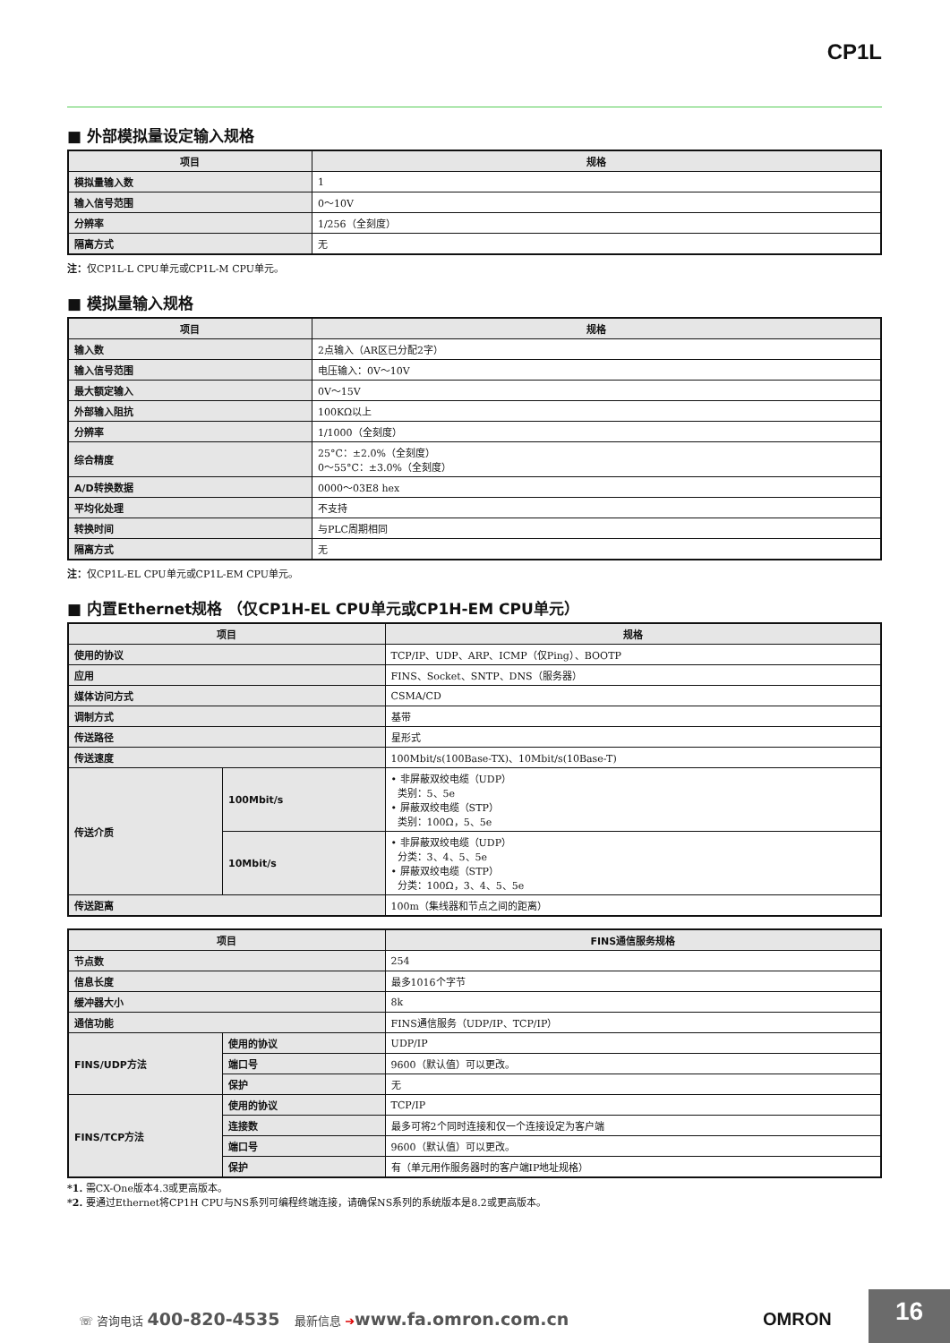CP1L
■ 外部模拟量设定输入规格
| 项目 | 规格 |
| --- | --- |
| 模拟量输入数 | 1 |
| 输入信号范围 | 0～10V |
| 分辨率 | 1/256（全刻度） |
| 隔离方式 | 无 |
注：仅CP1L-L CPU单元或CP1L-M CPU单元。
■ 模拟量输入规格
| 项目 | 规格 |
| --- | --- |
| 输入数 | 2点输入（AR区已分配2字） |
| 输入信号范围 | 电压输入：0V～10V |
| 最大额定输入 | 0V～15V |
| 外部输入阻抗 | 100KΩ以上 |
| 分辨率 | 1/1000（全刻度） |
| 综合精度 | 25°C：±2.0%（全刻度） 0～55°C：±3.0%（全刻度） |
| A/D转换数据 | 0000～03E8 hex |
| 平均化处理 | 不支持 |
| 转换时间 | 与PLC周期相同 |
| 隔离方式 | 无 |
注：仅CP1L-EL CPU单元或CP1L-EM CPU单元。
■ 内置Ethernet规格 （仅CP1H-EL CPU单元或CP1H-EM CPU单元）
| 项目 | | 规格 |
| --- | --- | --- |
| 使用的协议 | | TCP/IP、UDP、ARP、ICMP（仅Ping）、BOOTP |
| 应用 | | FINS、Socket、SNTP、DNS（服务器） |
| 媒体访问方式 | | CSMA/CD |
| 调制方式 | | 基带 |
| 传送路径 | | 星形式 |
| 传送速度 | | 100Mbit/s(100Base-TX)、10Mbit/s(10Base-T) |
| 传送介质 | 100Mbit/s | • 非屏蔽双绞电缆（UDP） 类别：5、5e • 屏蔽双绞电缆（STP） 类别：100Ω，5、5e |
| | 10Mbit/s | • 非屏蔽双绞电缆（UDP） 分类：3、4、5、5e • 屏蔽双绞电缆（STP） 分类：100Ω，3、4、5、5e |
| 传送距离 | | 100m（集线器和节点之间的距离） |
| 项目 | | FINS通信服务规格 |
| --- | --- | --- |
| 节点数 | | 254 |
| 信息长度 | | 最多1016个字节 |
| 缓冲器大小 | | 8k |
| 通信功能 | | FINS通信服务（UDP/IP、TCP/IP） |
| FINS/UDP方法 | 使用的协议 | UDP/IP |
| | 端口号 | 9600（默认值）可以更改。 |
| | 保护 | 无 |
| FINS/TCP方法 | 使用的协议 | TCP/IP |
| | 连接数 | 最多可将2个同时连接和仅一个连接设定为客户端 |
| | 端口号 | 9600（默认值）可以更改。 |
| | 保护 | 有（单元用作服务器时的客户端IP地址规格） |
*1. 需CX-One版本4.3或更高版本。
*2. 要通过Ethernet将CP1H CPU与NS系列可编程终端连接，请确保NS系列的系统版本是8.2或更高版本。
☏ 咨询电话 400-820-4535 最新信息 ➔www.fa.omron.com.cn
OMRON
16